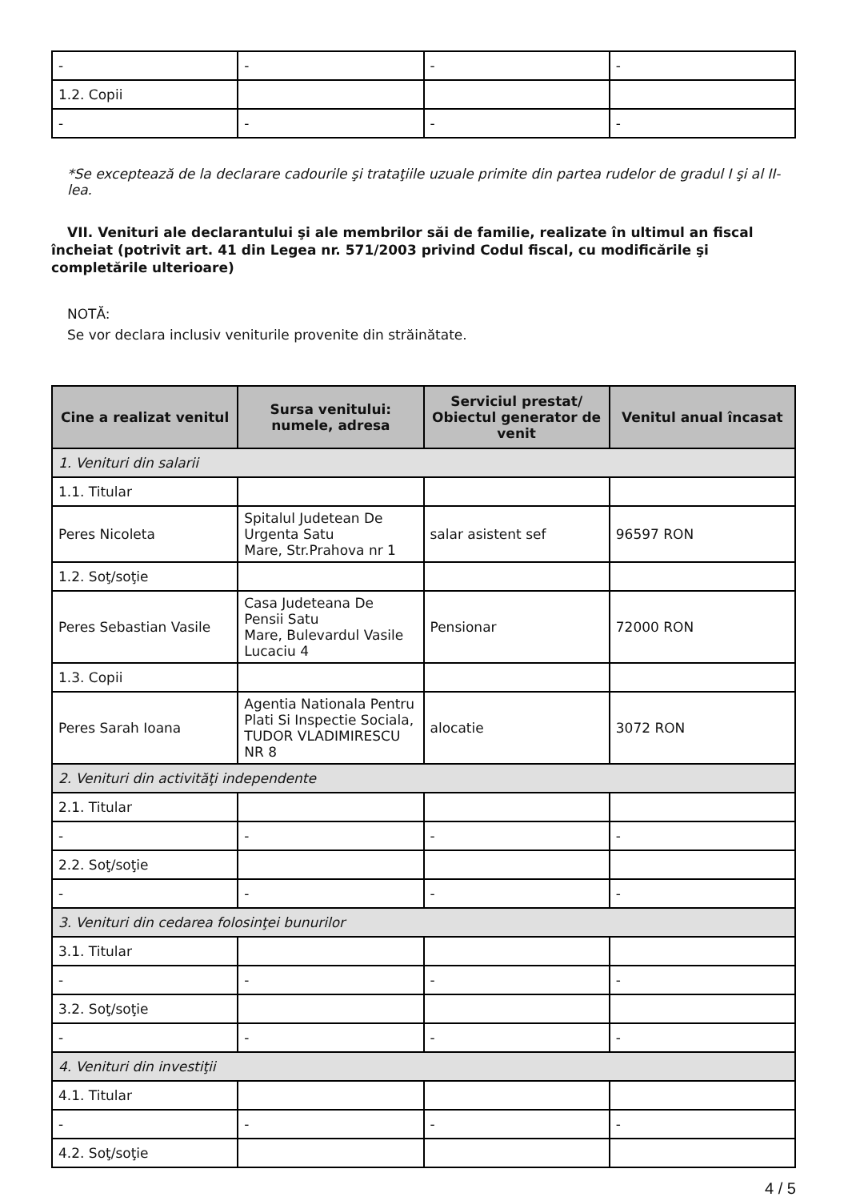| - | - | - | - |
| 1.2. Copii | | | |
| - | - | - | - |
*Se exceptează de la declarare cadourile şi trataţiile uzuale primite din partea rudelor de gradul I şi al II-lea.
VII. Venituri ale declarantului şi ale membrilor săi de familie, realizate în ultimul an fiscal încheiat (potrivit art. 41 din Legea nr. 571/2003 privind Codul fiscal, cu modificările şi completările ulterioare)
NOTĂ:
Se vor declara inclusiv veniturile provenite din străinătate.
| Cine a realizat venitul | Sursa venitului: numele, adresa | Serviciul prestat/ Obiectul generator de venit | Venitul anual încasat |
| --- | --- | --- | --- |
| 1. Venituri din salarii | | | |
| 1.1. Titular | | | |
| Peres Nicoleta | Spitalul Judetean De Urgenta Satu Mare, Str.Prahova nr 1 | salar asistent sef | 96597 RON |
| 1.2. Soţ/soţie | | | |
| Peres Sebastian Vasile | Casa Judeteana De Pensii Satu Mare, Bulevardul Vasile Lucaciu 4 | Pensionar | 72000 RON |
| 1.3. Copii | | | |
| Peres Sarah Ioana | Agentia Nationala Pentru Plati Si Inspectie Sociala, TUDOR VLADIMIRESCU NR 8 | alocatie | 3072 RON |
| 2. Venituri din activităţi independente | | | |
| 2.1. Titular | | | |
| - | - | - | - |
| 2.2. Soţ/soţie | | | |
| - | - | - | - |
| 3. Venituri din cedarea folosinţei bunurilor | | | |
| 3.1. Titular | | | |
| - | - | - | - |
| 3.2. Soţ/soţie | | | |
| - | - | - | - |
| 4. Venituri din investiţii | | | |
| 4.1. Titular | | | |
| - | - | - | - |
| 4.2. Soţ/soţie | | | |
4 / 5